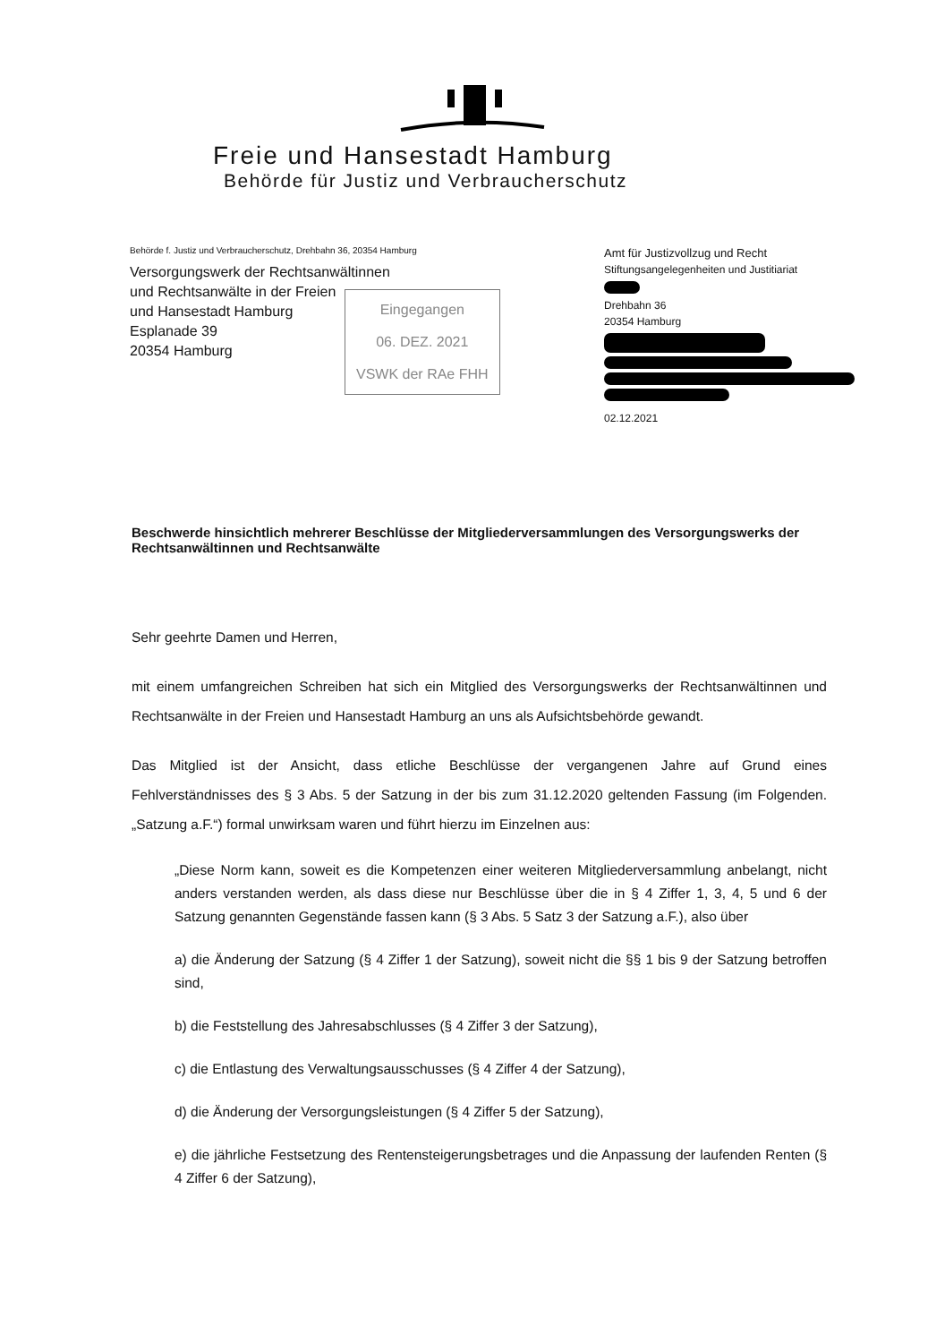Freie und Hansestadt Hamburg
Behörde für Justiz und Verbraucherschutz
Behörde f. Justiz und Verbraucherschutz, Drehbahn 36, 20354 Hamburg
Versorgungswerk der Rechtsanwältinnen
und Rechtsanwälte in der Freien
und Hansestadt Hamburg
Esplanade 39
20354 Hamburg
Eingegangen
06. DEZ. 2021
VSWK der RAe FHH
Amt für Justizvollzug und Recht
Stiftungsangelegenheiten und Justitiariat
Drehbahn 36
20354 Hamburg
02.12.2021
Beschwerde hinsichtlich mehrerer Beschlüsse der Mitgliederversammlungen des Versorgungswerks der Rechtsanwältinnen und Rechtsanwälte
Sehr geehrte Damen und Herren,
mit einem umfangreichen Schreiben hat sich ein Mitglied des Versorgungswerks der Rechtsanwältinnen und Rechtsanwälte in der Freien und Hansestadt Hamburg an uns als Aufsichtsbehörde gewandt.
Das Mitglied ist der Ansicht, dass etliche Beschlüsse der vergangenen Jahre auf Grund eines Fehlverständnisses des § 3 Abs. 5 der Satzung in der bis zum 31.12.2020 geltenden Fassung (im Folgenden. „Satzung a.F.“) formal unwirksam waren und führt hierzu im Einzelnen aus:
„Diese Norm kann, soweit es die Kompetenzen einer weiteren Mitgliederversammlung anbelangt, nicht anders verstanden werden, als dass diese nur Beschlüsse über die in § 4 Ziffer 1, 3, 4, 5 und 6 der Satzung genannten Gegenstände fassen kann (§ 3 Abs. 5 Satz 3 der Satzung a.F.), also über
a) die Änderung der Satzung (§ 4 Ziffer 1 der Satzung), soweit nicht die §§ 1 bis 9 der Satzung betroffen sind,
b) die Feststellung des Jahresabschlusses (§ 4 Ziffer 3 der Satzung),
c) die Entlastung des Verwaltungsausschusses (§ 4 Ziffer 4 der Satzung),
d) die Änderung der Versorgungsleistungen (§ 4 Ziffer 5 der Satzung),
e) die jährliche Festsetzung des Rentensteigerungsbetrages und die Anpassung der laufenden Renten (§ 4 Ziffer 6 der Satzung),